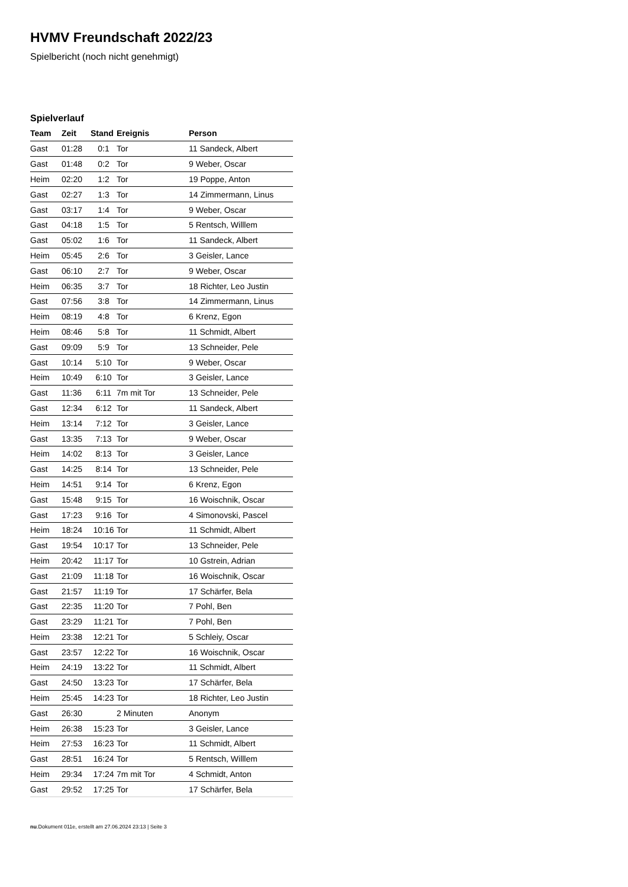HVMV Freundschaft 2022/23
Spielbericht (noch nicht genehmigt)
Spielverlauf
| Team | Zeit | Stand | Ereignis | Person |
| --- | --- | --- | --- | --- |
| Gast | 01:28 | 0:1 | Tor | 11 Sandeck, Albert |
| Gast | 01:48 | 0:2 | Tor | 9 Weber, Oscar |
| Heim | 02:20 | 1:2 | Tor | 19 Poppe, Anton |
| Gast | 02:27 | 1:3 | Tor | 14 Zimmermann, Linus |
| Gast | 03:17 | 1:4 | Tor | 9 Weber, Oscar |
| Gast | 04:18 | 1:5 | Tor | 5 Rentsch, Willlem |
| Gast | 05:02 | 1:6 | Tor | 11 Sandeck, Albert |
| Heim | 05:45 | 2:6 | Tor | 3 Geisler, Lance |
| Gast | 06:10 | 2:7 | Tor | 9 Weber, Oscar |
| Heim | 06:35 | 3:7 | Tor | 18 Richter, Leo Justin |
| Gast | 07:56 | 3:8 | Tor | 14 Zimmermann, Linus |
| Heim | 08:19 | 4:8 | Tor | 6 Krenz, Egon |
| Heim | 08:46 | 5:8 | Tor | 11 Schmidt, Albert |
| Gast | 09:09 | 5:9 | Tor | 13 Schneider, Pele |
| Gast | 10:14 | 5:10 | Tor | 9 Weber, Oscar |
| Heim | 10:49 | 6:10 | Tor | 3 Geisler, Lance |
| Gast | 11:36 | 6:11 | 7m mit Tor | 13 Schneider, Pele |
| Gast | 12:34 | 6:12 | Tor | 11 Sandeck, Albert |
| Heim | 13:14 | 7:12 | Tor | 3 Geisler, Lance |
| Gast | 13:35 | 7:13 | Tor | 9 Weber, Oscar |
| Heim | 14:02 | 8:13 | Tor | 3 Geisler, Lance |
| Gast | 14:25 | 8:14 | Tor | 13 Schneider, Pele |
| Heim | 14:51 | 9:14 | Tor | 6 Krenz, Egon |
| Gast | 15:48 | 9:15 | Tor | 16 Woischnik, Oscar |
| Gast | 17:23 | 9:16 | Tor | 4 Simonovski, Pascel |
| Heim | 18:24 | 10:16 | Tor | 11 Schmidt, Albert |
| Gast | 19:54 | 10:17 | Tor | 13 Schneider, Pele |
| Heim | 20:42 | 11:17 | Tor | 10 Gstrein, Adrian |
| Gast | 21:09 | 11:18 | Tor | 16 Woischnik, Oscar |
| Gast | 21:57 | 11:19 | Tor | 17 Schärfer, Bela |
| Gast | 22:35 | 11:20 | Tor | 7 Pohl, Ben |
| Gast | 23:29 | 11:21 | Tor | 7 Pohl, Ben |
| Heim | 23:38 | 12:21 | Tor | 5 Schleiy, Oscar |
| Gast | 23:57 | 12:22 | Tor | 16 Woischnik, Oscar |
| Heim | 24:19 | 13:22 | Tor | 11 Schmidt, Albert |
| Gast | 24:50 | 13:23 | Tor | 17 Schärfer, Bela |
| Heim | 25:45 | 14:23 | Tor | 18 Richter, Leo Justin |
| Gast | 26:30 | | 2 Minuten | Anonym |
| Heim | 26:38 | 15:23 | Tor | 3 Geisler, Lance |
| Heim | 27:53 | 16:23 | Tor | 11 Schmidt, Albert |
| Gast | 28:51 | 16:24 | Tor | 5 Rentsch, Willlem |
| Heim | 29:34 | 17:24 | 7m mit Tor | 4 Schmidt, Anton |
| Gast | 29:52 | 17:25 | Tor | 17 Schärfer, Bela |
nu.Dokument 011e, erstellt am 27.06.2024 23:13 | Seite 3